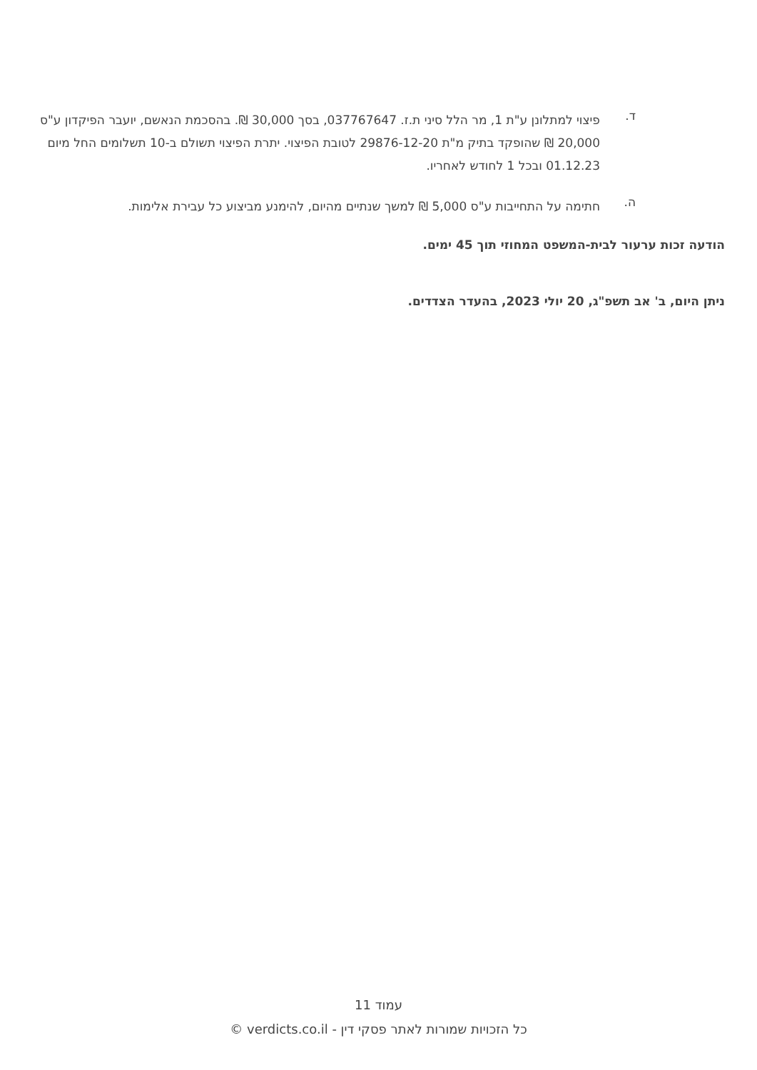ד.
פיצוי למתלונן ע"ת 1, מר הלל סיני ת.ז. 037767647, בסך 30,000 ₪. בהסכמת הנאשם, יועבר הפיקדון ע"ס 20,000 ₪ שהופקד בתיק מ"ת 29876-12-20 לטובת הפיצוי. יתרת הפיצוי תשולם ב-10 תשלומים החל מיום 01.12.23 ובכל 1 לחודש לאחריו.
ה.
חתימה על התחייבות ע"ס 5,000 ₪ למשך שנתיים מהיום, להימנע מביצוע כל עבירת אלימות.
הודעה זכות ערעור לבית-המשפט המחוזי תוך 45 ימים.
ניתן היום, ב' אב תשפ"ג, 20 יולי 2023, בהעדר הצדדים.
עמוד 11
כל הזכויות שמורות לאתר פסקי דין - verdicts.co.il ©